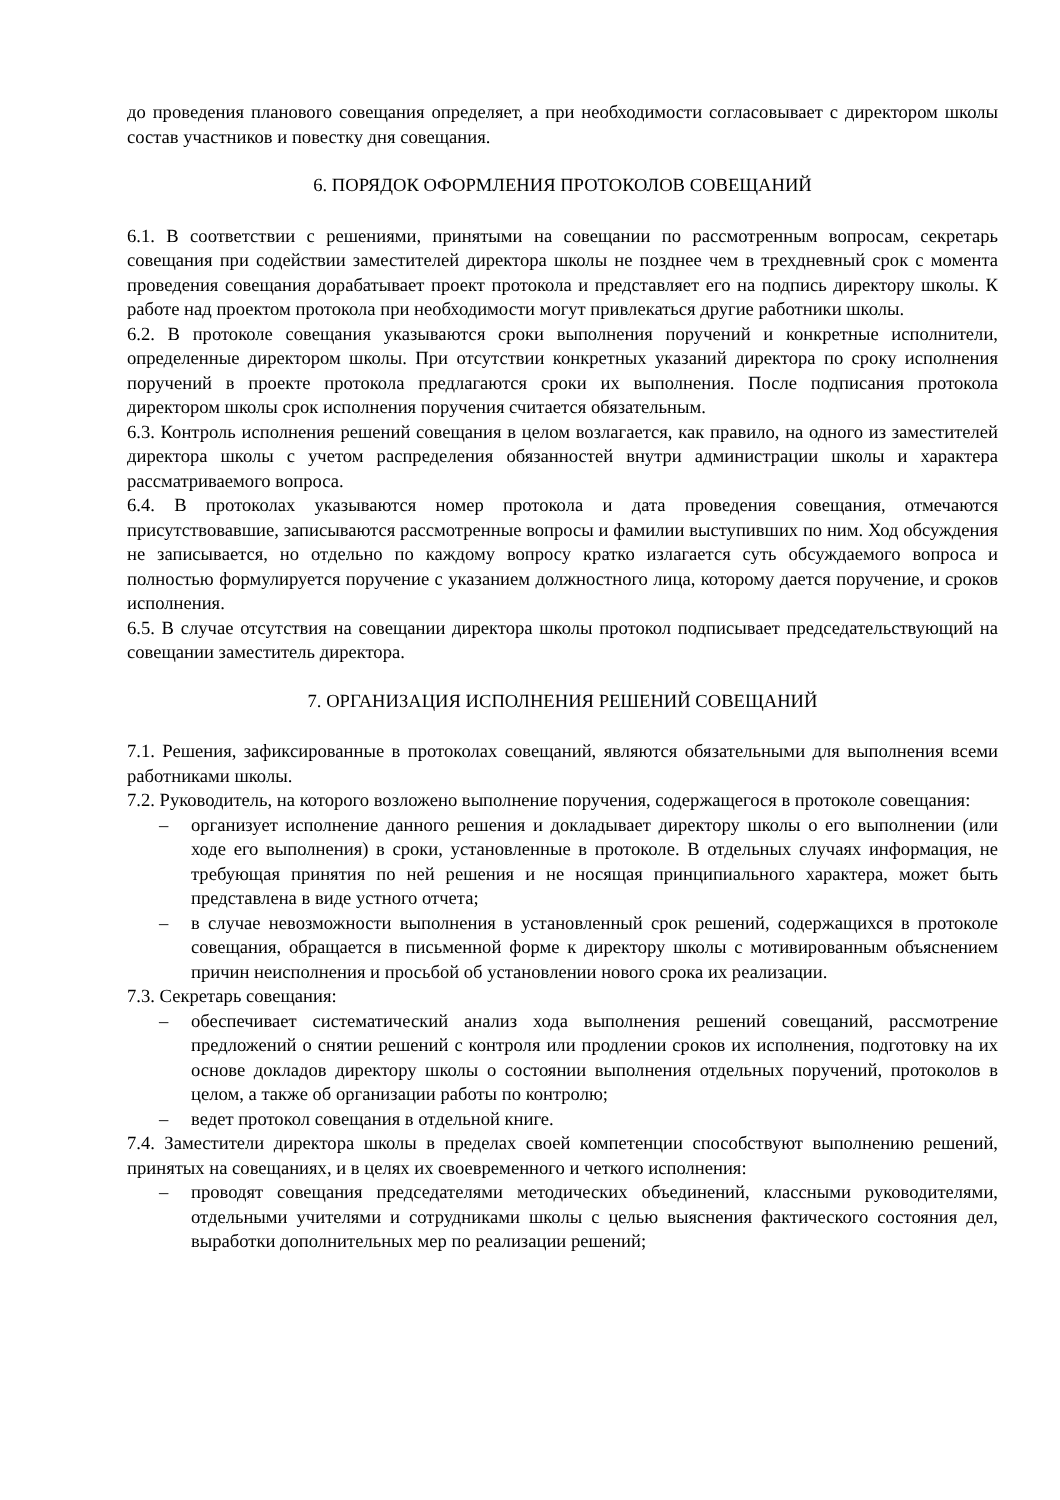до проведения планового совещания определяет, а при необходимости согласовывает с директором школы состав участников и повестку дня совещания.
6. ПОРЯДОК ОФОРМЛЕНИЯ ПРОТОКОЛОВ СОВЕЩАНИЙ
6.1. В соответствии с решениями, принятыми на совещании по рассмотренным вопросам, секретарь совещания при содействии заместителей директора школы не позднее чем в трехдневный срок с момента проведения совещания дорабатывает проект протокола и представляет его на подпись директору школы. К работе над проектом протокола при необходимости могут привлекаться другие работники школы.
6.2. В протоколе совещания указываются сроки выполнения поручений и конкретные исполнители, определенные директором школы. При отсутствии конкретных указаний директора по сроку исполнения поручений в проекте протокола предлагаются сроки их выполнения. После подписания протокола директором школы срок исполнения поручения считается обязательным.
6.3. Контроль исполнения решений совещания в целом возлагается, как правило, на одного из заместителей директора школы с учетом распределения обязанностей внутри администрации школы и характера рассматриваемого вопроса.
6.4. В протоколах указываются номер протокола и дата проведения совещания, отмечаются присутствовавшие, записываются рассмотренные вопросы и фамилии выступивших по ним. Ход обсуждения не записывается, но отдельно по каждому вопросу кратко излагается суть обсуждаемого вопроса и полностью формулируется поручение с указанием должностного лица, которому дается поручение, и сроков исполнения.
6.5. В случае отсутствия на совещании директора школы протокол подписывает председательствующий на совещании заместитель директора.
7. ОРГАНИЗАЦИЯ ИСПОЛНЕНИЯ РЕШЕНИЙ СОВЕЩАНИЙ
7.1. Решения, зафиксированные в протоколах совещаний, являются обязательными для выполнения всеми работниками школы.
7.2. Руководитель, на которого возложено выполнение поручения, содержащегося в протоколе совещания:
– организует исполнение данного решения и докладывает директору школы о его выполнении (или ходе его выполнения) в сроки, установленные в протоколе. В отдельных случаях информация, не требующая принятия по ней решения и не носящая принципиального характера, может быть представлена в виде устного отчета;
– в случае невозможности выполнения в установленный срок решений, содержащихся в протоколе совещания, обращается в письменной форме к директору школы с мотивированным объяснением причин неисполнения и просьбой об установлении нового срока их реализации.
7.3. Секретарь совещания:
– обеспечивает систематический анализ хода выполнения решений совещаний, рассмотрение предложений о снятии решений с контроля или продлении сроков их исполнения, подготовку на их основе докладов директору школы о состоянии выполнения отдельных поручений, протоколов в целом, а также об организации работы по контролю;
– ведет протокол совещания в отдельной книге.
7.4. Заместители директора школы в пределах своей компетенции способствуют выполнению решений, принятых на совещаниях, и в целях их своевременного и четкого исполнения:
– проводят совещания председателями методических объединений, классными руководителями, отдельными учителями и сотрудниками школы с целью выяснения фактического состояния дел, выработки дополнительных мер по реализации решений;